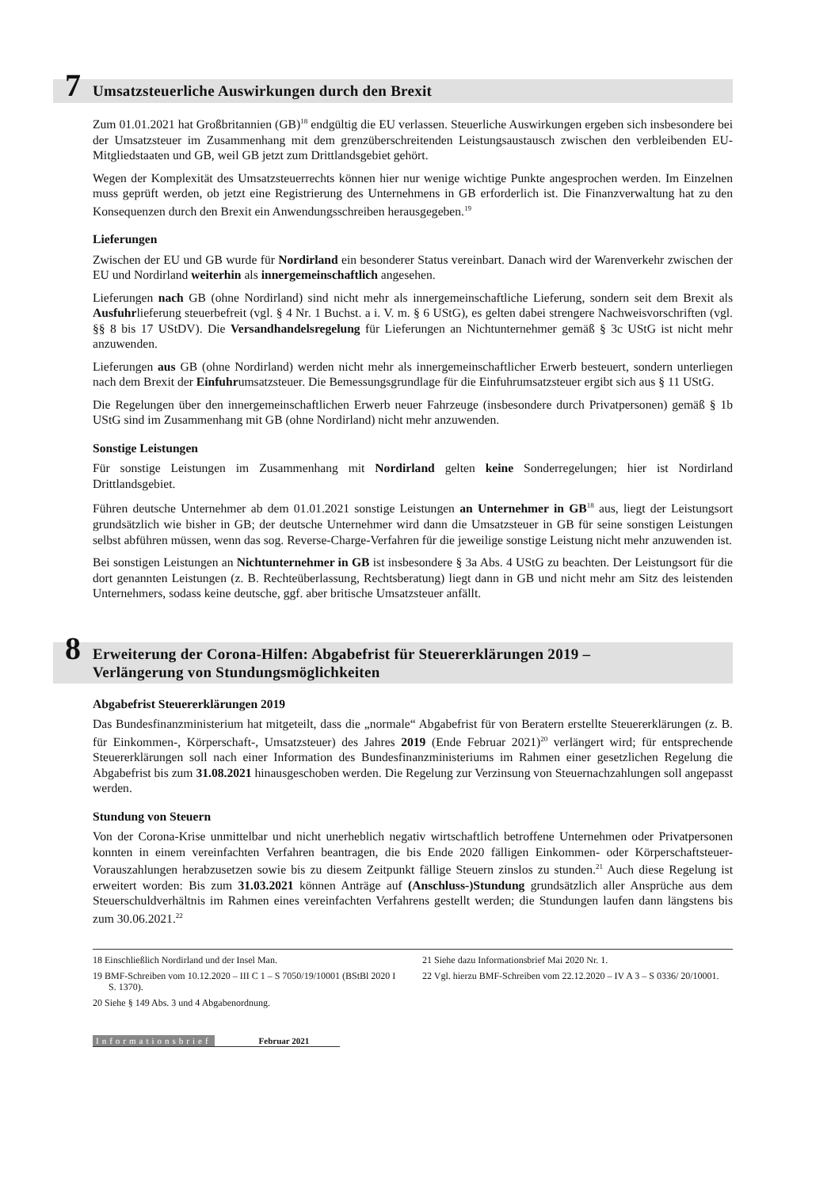7
Umsatzsteuerliche Auswirkungen durch den Brexit
Zum 01.01.2021 hat Großbritannien (GB)<sup>18</sup> endgültig die EU verlassen. Steuerliche Auswirkungen ergeben sich insbesondere bei der Umsatzsteuer im Zusammenhang mit dem grenzüberschreitenden Leistungsaustausch zwischen den verbleibenden EU-Mitgliedstaaten und GB, weil GB jetzt zum Drittlandsgebiet gehört.
Wegen der Komplexität des Umsatzsteuerrechts können hier nur wenige wichtige Punkte angesprochen werden. Im Einzelnen muss geprüft werden, ob jetzt eine Registrierung des Unternehmens in GB erforderlich ist. Die Finanzverwaltung hat zu den Konsequenzen durch den Brexit ein Anwendungsschreiben herausgegeben.<sup>19</sup>
Lieferungen
Zwischen der EU und GB wurde für Nordirland ein besonderer Status vereinbart. Danach wird der Warenverkehr zwischen der EU und Nordirland weiterhin als innergemeinschaftlich angesehen.
Lieferungen nach GB (ohne Nordirland) sind nicht mehr als innergemeinschaftliche Lieferung, sondern seit dem Brexit als Ausfuhrlieferung steuerbefreit (vgl. § 4 Nr. 1 Buchst. a i. V. m. § 6 UStG), es gelten dabei strengere Nachweisvorschriften (vgl. §§ 8 bis 17 UStDV). Die Versandhandelsregelung für Lieferungen an Nichtunternehmer gemäß § 3c UStG ist nicht mehr anzuwenden.
Lieferungen aus GB (ohne Nordirland) werden nicht mehr als innergemeinschaftlicher Erwerb besteuert, sondern unterliegen nach dem Brexit der Einfuhrumsatzsteuer. Die Bemessungsgrundlage für die Einfuhrumsatzsteuer ergibt sich aus § 11 UStG.
Die Regelungen über den innergemeinschaftlichen Erwerb neuer Fahrzeuge (insbesondere durch Privatpersonen) gemäß § 1b UStG sind im Zusammenhang mit GB (ohne Nordirland) nicht mehr anzuwenden.
Sonstige Leistungen
Für sonstige Leistungen im Zusammenhang mit Nordirland gelten keine Sonderregelungen; hier ist Nordirland Drittlandsgebiet.
Führen deutsche Unternehmer ab dem 01.01.2021 sonstige Leistungen an Unternehmer in GB<sup>18</sup> aus, liegt der Leistungsort grundsätzlich wie bisher in GB; der deutsche Unternehmer wird dann die Umsatzsteuer in GB für seine sonstigen Leistungen selbst abführen müssen, wenn das sog. Reverse-Charge-Verfahren für die jeweilige sonstige Leistung nicht mehr anzuwenden ist.
Bei sonstigen Leistungen an Nichtunternehmer in GB ist insbesondere § 3a Abs. 4 UStG zu beachten. Der Leistungsort für die dort genannten Leistungen (z. B. Rechteüberlassung, Rechtsberatung) liegt dann in GB und nicht mehr am Sitz des leistenden Unternehmers, sodass keine deutsche, ggf. aber britische Umsatzsteuer anfällt.
8
Erweiterung der Corona-Hilfen: Abgabefrist für Steuererklärungen 2019 –
Verlängerung von Stundungsmöglichkeiten
Abgabefrist Steuererklärungen 2019
Das Bundesfinanzministerium hat mitgeteilt, dass die „normale“ Abgabefrist für von Beratern erstellte Steuererklärungen (z. B. für Einkommen-, Körperschaft-, Umsatzsteuer) des Jahres 2019 (Ende Februar 2021)<sup>20</sup> verlängert wird; für entsprechende Steuererklärungen soll nach einer Information des Bundesfinanzministeriums im Rahmen einer gesetzlichen Regelung die Abgabefrist bis zum 31.08.2021 hinausgeschoben werden. Die Regelung zur Verzinsung von Steuernachzahlungen soll angepasst werden.
Stundung von Steuern
Von der Corona-Krise unmittelbar und nicht unerheblich negativ wirtschaftlich betroffene Unternehmen oder Privatpersonen konnten in einem vereinfachten Verfahren beantragen, die bis Ende 2020 fälligen Einkommen- oder Körperschaftsteuer-Vorauszahlungen herabzusetzen sowie bis zu diesem Zeitpunkt fällige Steuern zinslos zu stunden.<sup>21</sup> Auch diese Regelung ist erweitert worden: Bis zum 31.03.2021 können Anträge auf (Anschluss-)Stundung grundsätzlich aller Ansprüche aus dem Steuerschuldverhältnis im Rahmen eines vereinfachten Verfahrens gestellt werden; die Stundungen laufen dann längstens bis zum 30.06.2021.<sup>22</sup>
18 Einschließlich Nordirland und der Insel Man.
19 BMF-Schreiben vom 10.12.2020 – III C 1 – S 7050/19/10001 (BStBl 2020 I S. 1370).
20 Siehe § 149 Abs. 3 und 4 Abgabenordnung.
21 Siehe dazu Informationsbrief Mai 2020 Nr. 1.
22 Vgl. hierzu BMF-Schreiben vom 22.12.2020 – IV A 3 – S 0336/ 20/10001.
Informationsbrief Februar 2021